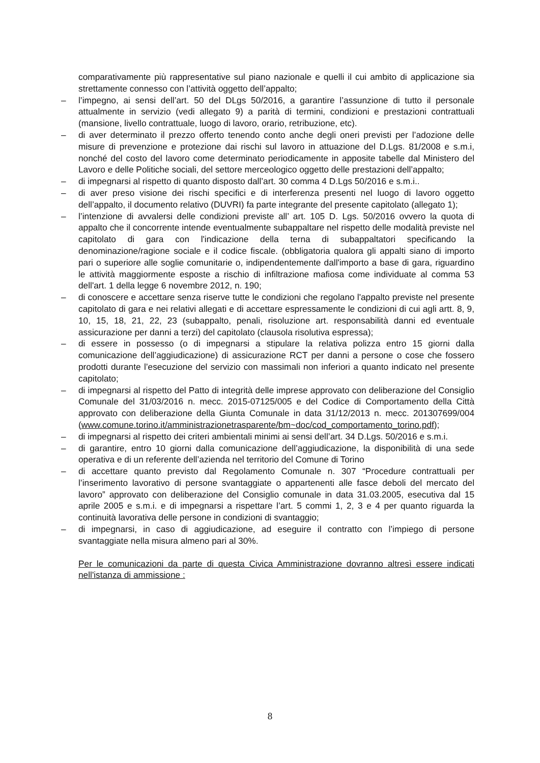comparativamente più rappresentative sul piano nazionale e quelli il cui ambito di applicazione sia strettamente connesso con l’attività oggetto dell’appalto;
– l’impegno, ai sensi dell’art. 50 del DLgs 50/2016, a garantire l’assunzione di tutto il personale attualmente in servizio (vedi allegato 9) a parità di termini, condizioni e prestazioni contrattuali (mansione, livello contrattuale, luogo di lavoro, orario, retribuzione, etc).
– di aver determinato il prezzo offerto tenendo conto anche degli oneri previsti per l’adozione delle misure di prevenzione e protezione dai rischi sul lavoro in attuazione del D.Lgs. 81/2008 e s.m.i, nonché del costo del lavoro come determinato periodicamente in apposite tabelle dal Ministero del Lavoro e delle Politiche sociali, del settore merceologico oggetto delle prestazioni dell’appalto;
– di impegnarsi al rispetto di quanto disposto dall’art. 30 comma 4 D.Lgs 50/2016 e s.m.i..
– di aver preso visione dei rischi specifici e di interferenza presenti nel luogo di lavoro oggetto dell’appalto, il documento relativo (DUVRI) fa parte integrante del presente capitolato (allegato 1);
– l’intenzione di avvalersi delle condizioni previste all’ art. 105 D. Lgs. 50/2016 ovvero la quota di appalto che il concorrente intende eventualmente subappaltare nel rispetto delle modalità previste nel capitolato di gara con l'indicazione della terna di subappaltatori specificando la denominazione/ragione sociale e il codice fiscale. (obbligatoria qualora gli appalti siano di importo pari o superiore alle soglie comunitarie o, indipendentemente dall'importo a base di gara, riguardino le attività maggiormente esposte a rischio di infiltrazione mafiosa come individuate al comma 53 dell'art. 1 della legge 6 novembre 2012, n. 190;
– di conoscere e accettare senza riserve tutte le condizioni che regolano l'appalto previste nel presente capitolato di gara e nei relativi allegati e di accettare espressamente le condizioni di cui agli artt. 8, 9, 10, 15, 18, 21, 22, 23 (subappalto, penali, risoluzione art. responsabilità danni ed eventuale assicurazione per danni a terzi) del capitolato (clausola risolutiva espressa);
– di essere in possesso (o di impegnarsi a stipulare la relativa polizza entro 15 giorni dalla comunicazione dell’aggiudicazione) di assicurazione RCT per danni a persone o cose che fossero prodotti durante l’esecuzione del servizio con massimali non inferiori a quanto indicato nel presente capitolato;
– di impegnarsi al rispetto del Patto di integrità delle imprese approvato con deliberazione del Consiglio Comunale del 31/03/2016 n. mecc. 2015-07125/005 e del Codice di Comportamento della Città approvato con deliberazione della Giunta Comunale in data 31/12/2013 n. mecc. 201307699/004 (www.comune.torino.it/amministrazionetrasparente/bm~doc/cod_comportamento_torino.pdf);
– di impegnarsi al rispetto dei criteri ambientali minimi ai sensi dell’art. 34 D.Lgs. 50/2016 e s.m.i.
– di garantire, entro 10 giorni dalla comunicazione dell’aggiudicazione, la disponibilità di una sede operativa e di un referente dell’azienda nel territorio del Comune di Torino
– di accettare quanto previsto dal Regolamento Comunale n. 307 “Procedure contrattuali per l’inserimento lavorativo di persone svantaggiate o appartenenti alle fasce deboli del mercato del lavoro” approvato con deliberazione del Consiglio comunale in data 31.03.2005, esecutiva dal 15 aprile 2005 e s.m.i. e di impegnarsi a rispettare l’art. 5 commi 1, 2, 3 e 4 per quanto riguarda la continuità lavorativa delle persone in condizioni di svantaggio;
– di impegnarsi, in caso di aggiudicazione, ad eseguire il contratto con l’impiego di persone svantaggiate nella misura almeno pari al 30%.
Per le comunicazioni da parte di questa Civica Amministrazione dovranno altresì essere indicati nell'istanza di ammissione :
8